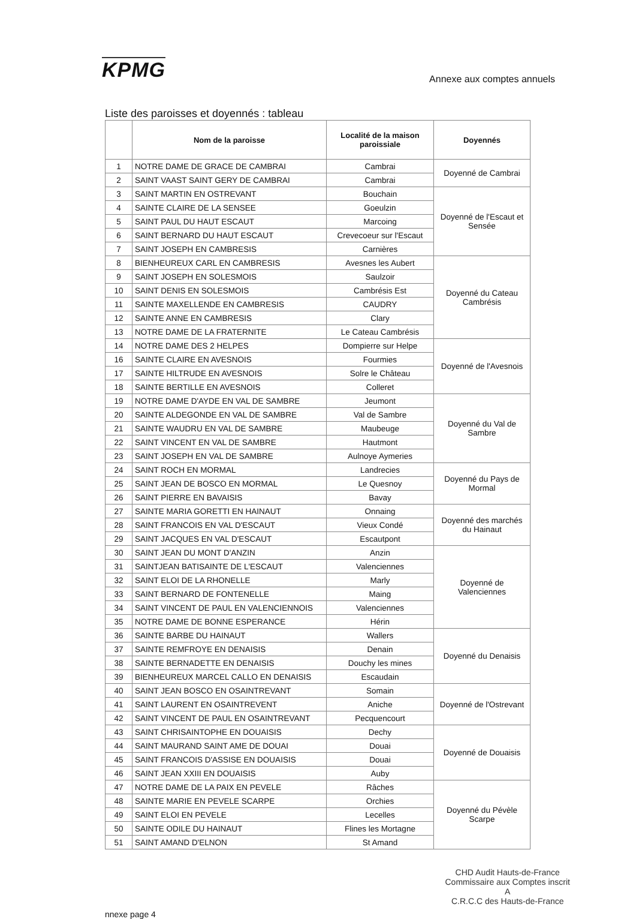KPMG
Annexe aux comptes annuels
Liste des paroisses et doyennés : tableau
| | Nom de la paroisse | Localité de la maison paroissiale | Doyennés |
| --- | --- | --- | --- |
| 1 | NOTRE DAME DE GRACE DE CAMBRAI | Cambrai | Doyenné de Cambrai |
| 2 | SAINT VAAST SAINT GERY DE CAMBRAI | Cambrai | |
| 3 | SAINT MARTIN EN OSTREVANT | Bouchain | Doyenné de l'Escaut et Sensée |
| 4 | SAINTE CLAIRE DE LA SENSEE | Goeulzin | |
| 5 | SAINT PAUL DU HAUT ESCAUT | Marcoing | |
| 6 | SAINT BERNARD DU HAUT ESCAUT | Crevecoeur sur l'Escaut | |
| 7 | SAINT JOSEPH EN CAMBRESIS | Carnières | |
| 8 | BIENHEUREUX CARL EN CAMBRESIS | Avesnes les Aubert | Doyenné du Cateau Cambrésis |
| 9 | SAINT JOSEPH EN SOLESMOIS | Saulzoir | |
| 10 | SAINT DENIS EN SOLESMOIS | Cambrésis Est | |
| 11 | SAINTE MAXELLENDE EN CAMBRESIS | CAUDRY | |
| 12 | SAINTE ANNE EN CAMBRESIS | Clary | |
| 13 | NOTRE DAME DE LA FRATERNITE | Le Cateau Cambrésis | |
| 14 | NOTRE DAME DES 2 HELPES | Dompierre sur Helpe | Doyenné de l'Avesnois |
| 16 | SAINTE CLAIRE EN AVESNOIS | Fourmies | |
| 17 | SAINTE HILTRUDE EN AVESNOIS | Solre le Château | |
| 18 | SAINTE BERTILLE EN AVESNOIS | Colleret | |
| 19 | NOTRE DAME D'AYDE EN VAL DE SAMBRE | Jeumont | Doyenné du Val de Sambre |
| 20 | SAINTE ALDEGONDE EN VAL DE SAMBRE | Val de Sambre | |
| 21 | SAINTE WAUDRU EN VAL DE SAMBRE | Maubeuge | |
| 22 | SAINT VINCENT EN VAL DE SAMBRE | Hautmont | |
| 23 | SAINT JOSEPH EN VAL DE SAMBRE | Aulnoye Aymeries | |
| 24 | SAINT ROCH EN MORMAL | Landrecies | Doyenné du Pays de Mormal |
| 25 | SAINT JEAN DE BOSCO EN MORMAL | Le Quesnoy | |
| 26 | SAINT PIERRE EN BAVAISIS | Bavay | |
| 27 | SAINTE MARIA GORETTI EN HAINAUT | Onnaing | Doyenné des marchés du Hainaut |
| 28 | SAINT FRANCOIS EN VAL D'ESCAUT | Vieux Condé | |
| 29 | SAINT JACQUES EN VAL D'ESCAUT | Escautpont | |
| 30 | SAINT JEAN DU MONT D'ANZIN | Anzin | Doyenné de Valenciennes |
| 31 | SAINTJEAN BATISAINTE DE L'ESCAUT | Valenciennes | |
| 32 | SAINT ELOI DE LA RHONELLE | Marly | |
| 33 | SAINT BERNARD DE FONTENELLE | Maing | |
| 34 | SAINT VINCENT DE PAUL EN VALENCIENNOIS | Valenciennes | |
| 35 | NOTRE DAME DE BONNE ESPERANCE | Hérin | |
| 36 | SAINTE BARBE DU HAINAUT | Wallers | Doyenné du Denaisis |
| 37 | SAINTE REMFROYE EN DENAISIS | Denain | |
| 38 | SAINTE BERNADETTE EN DENAISIS | Douchy les mines | |
| 39 | BIENHEUREUX MARCEL CALLO EN DENAISIS | Escaudain | |
| 40 | SAINT JEAN BOSCO EN OSAINTREVANT | Somain | Doyenné de l'Ostrevant |
| 41 | SAINT LAURENT EN OSAINTREVENT | Aniche | |
| 42 | SAINT VINCENT DE PAUL EN OSAINTREVANT | Pecquencourt | |
| 43 | SAINT CHRISAINTOPHE EN DOUAISIS | Dechy | Doyenné de Douaisis |
| 44 | SAINT MAURAND SAINT AME DE DOUAI | Douai | |
| 45 | SAINT FRANCOIS D'ASSISE EN DOUAISIS | Douai | |
| 46 | SAINT JEAN XXIII EN DOUAISIS | Auby | |
| 47 | NOTRE DAME DE LA PAIX EN PEVELE | Râches | Doyenné du Pévèle Scarpe |
| 48 | SAINTE MARIE EN PEVELE SCARPE | Orchies | |
| 49 | SAINT ELOI EN PEVELE | Lecelles | |
| 50 | SAINTE ODILE DU HAINAUT | Flines les Mortagne | |
| 51 | SAINT AMAND D'ELNON | St Amand | |
nnexe page 4
CHD Audit Hauts-de-France
Commissaire aux Comptes inscrit
A
C.R.C.C des Hauts-de-France